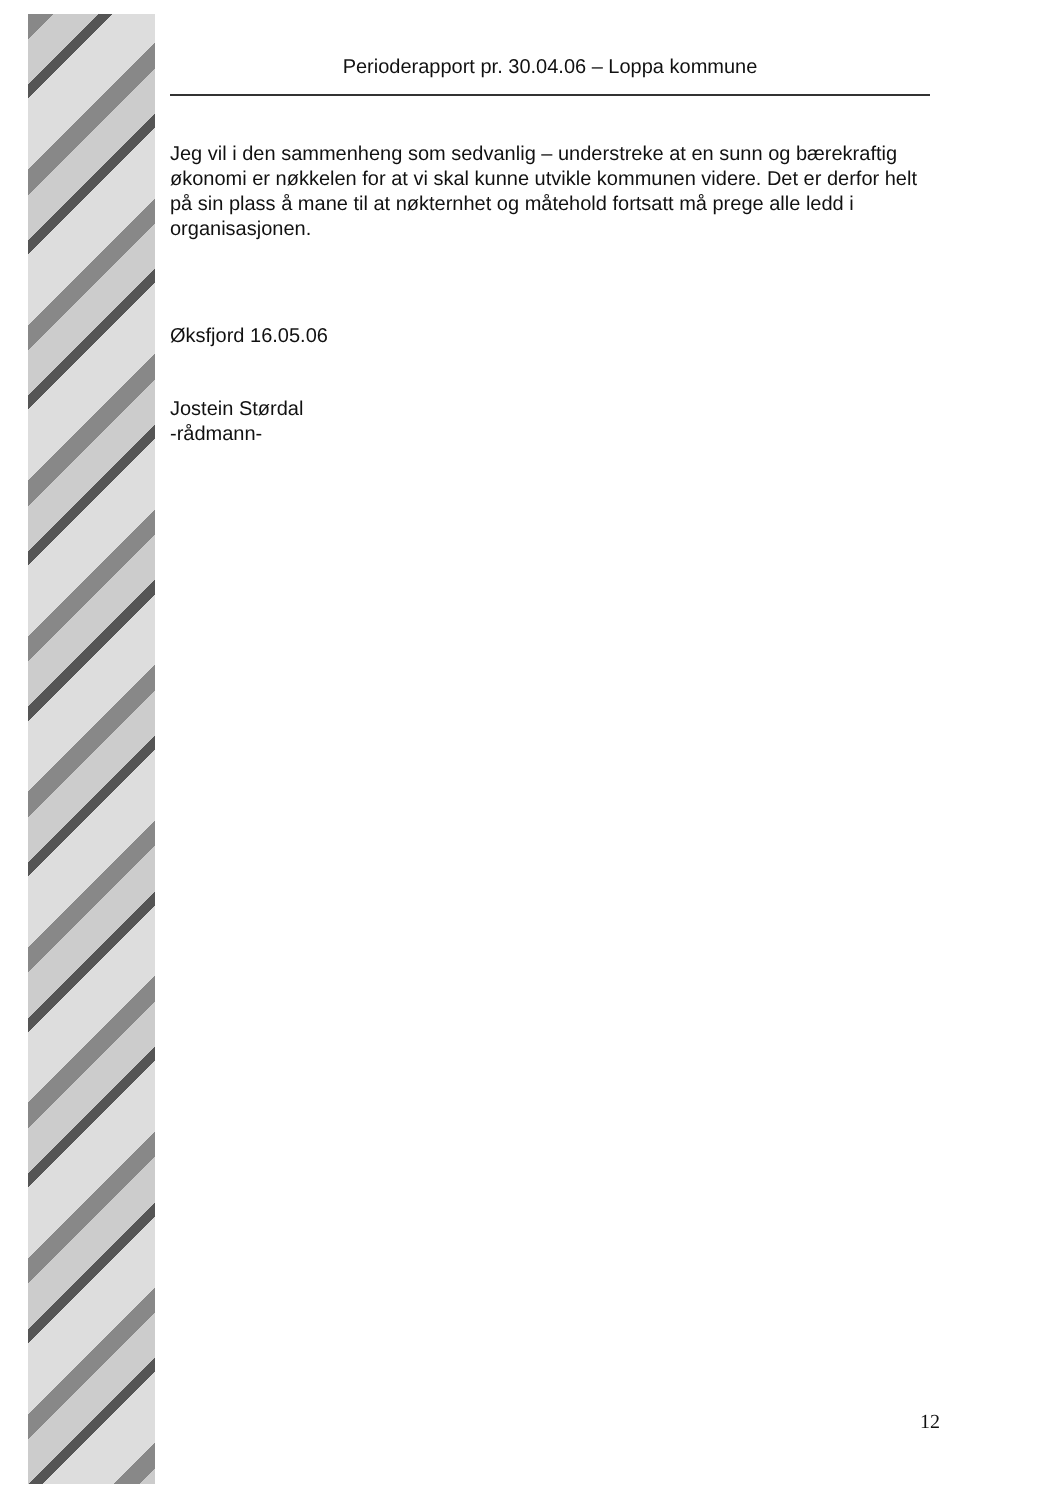Perioderapport pr. 30.04.06 – Loppa kommune
Jeg vil i den sammenheng som sedvanlig – understreke at en sunn og bærekraftig økonomi er nøkkelen for at vi skal kunne utvikle kommunen videre. Det er derfor helt på sin plass å mane til at nøkternhet og måtehold fortsatt må prege alle ledd i organisasjonen.
Øksfjord 16.05.06
Jostein Størdal
-rådmann-
12